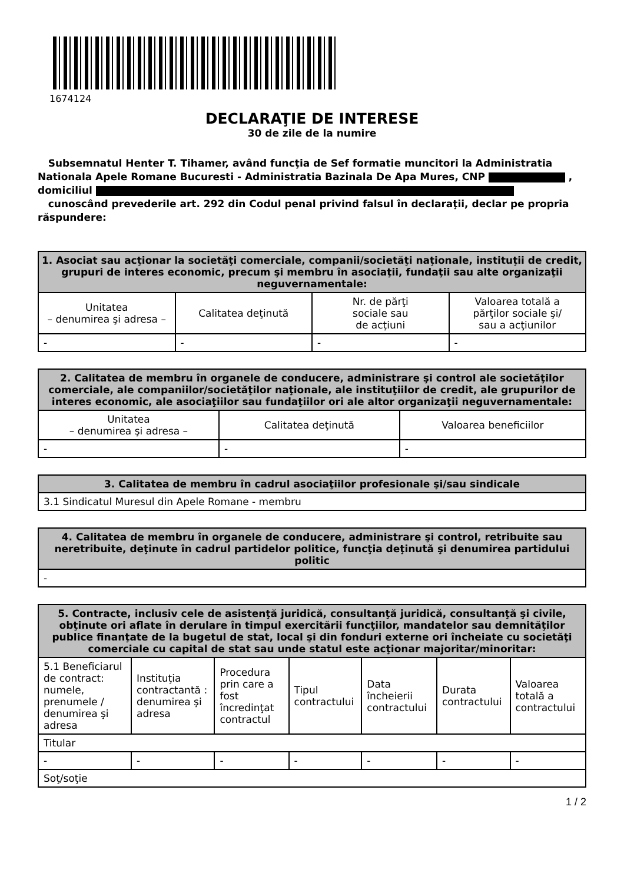1674124
DECLARAŢIE DE INTERESE
30 de zile de la numire
Subsemnatul Henter T. Tihamer, având funcţia de Sef formatie muncitori la Administratia Nationala Apele Romane Bucuresti - Administratia Bazinala De Apa Mures, CNP , domiciliul
cunoscând prevederile art. 292 din Codul penal privind falsul în declaraţii, declar pe propria răspundere:
| 1. Asociat sau acţionar la societăţi comerciale, companii/societăţi naţionale, instituţii de credit, grupuri de interes economic, precum şi membru în asociaţii, fundaţii sau alte organizaţii neguvernamentale: | | | |
| --- | --- | --- | --- |
| Unitatea – denumirea şi adresa – | Calitatea deţinută | Nr. de părţi sociale sau de acţiuni | Valoarea totală a părţilor sociale şi/ sau a acţiunilor |
| - | - | - | - |
| 2. Calitatea de membru în organele de conducere, administrare şi control ale societăţilor comerciale, ale companiilor/societăţilor naţionale, ale instituţiilor de credit, ale grupurilor de interes economic, ale asociaţiilor sau fundaţiilor ori ale altor organizaţii neguvernamentale: | | |
| --- | --- | --- |
| Unitatea – denumirea şi adresa – | Calitatea deţinută | Valoarea beneficiilor |
| - | - | - |
| 3. Calitatea de membru în cadrul asociaţiilor profesionale şi/sau sindicale |
| --- |
| 3.1 Sindicatul Muresul din Apele Romane - membru |
| 4. Calitatea de membru în organele de conducere, administrare şi control, retribuite sau neretribuite, deţinute în cadrul partidelor politice, funcţia deţinută şi denumirea partidului politic |
| --- |
| - |
| 5. Contracte, inclusiv cele de asistenţă juridică, consultanţă juridică, consultanţă şi civile, obţinute ori aflate în derulare în timpul exercitării funcţiilor, mandatelor sau demnităţilor publice finanţate de la bugetul de stat, local şi din fonduri externe ori încheiate cu societăţi comerciale cu capital de stat sau unde statul este acţionar majoritar/minoritar: | | | | | | |
| --- | --- | --- | --- | --- | --- | --- |
| 5.1 Beneficiarul de contract: numele, prenumele / denumirea şi adresa | Instituţia contractantă : denumirea şi adresa | Procedura prin care a fost încredinţat contractul | Tipul contractului | Data încheierii contractului | Durata contractului | Valoarea totală a contractului |
| Titular | | | | | | |
| - | - | - | - | - | - | - |
| Soţ/soţie | | | | | | |
1 / 2